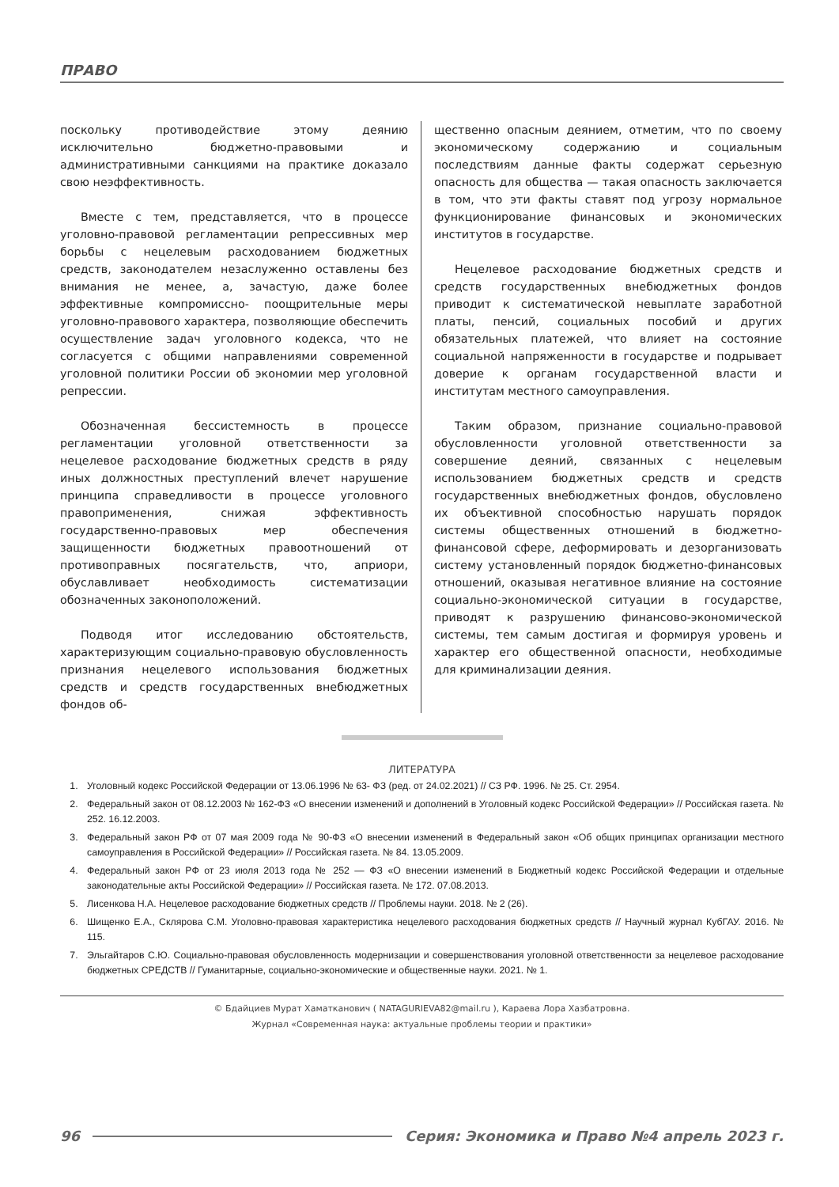ПРАВО
поскольку противодействие этому деянию исключительно бюджетно-правовыми и административными санкциями на практике доказало свою неэффективность.
Вместе с тем, представляется, что в процессе уголовно-правовой регламентации репрессивных мер борьбы с нецелевым расходованием бюджетных средств, законодателем незаслуженно оставлены без внимания не менее, а, зачастую, даже более эффективные компромиссно- поощрительные меры уголовно-правового характера, позволяющие обеспечить осуществление задач уголовного кодекса, что не согласуется с общими направлениями современной уголовной политики России об экономии мер уголовной репрессии.
Обозначенная бессистемность в процессе регламентации уголовной ответственности за нецелевое расходование бюджетных средств в ряду иных должностных преступлений влечет нарушение принципа справедливости в процессе уголовного правоприменения, снижая эффективность государственно-правовых мер обеспечения защищенности бюджетных правоотношений от противоправных посягательств, что, априори, обуславливает необходимость систематизации обозначенных законоположений.
Подводя итог исследованию обстоятельств, характеризующим социально-правовую обусловленность признания нецелевого использования бюджетных средств и средств государственных внебюджетных фондов об-
щественно опасным деянием, отметим, что по своему экономическому содержанию и социальным последствиям данные факты содержат серьезную опасность для общества — такая опасность заключается в том, что эти факты ставят под угрозу нормальное функционирование финансовых и экономических институтов в государстве.
Нецелевое расходование бюджетных средств и средств государственных внебюджетных фондов приводит к систематической невыплате заработной платы, пенсий, социальных пособий и других обязательных платежей, что влияет на состояние социальной напряженности в государстве и подрывает доверие к органам государственной власти и институтам местного самоуправления.
Таким образом, признание социально-правовой обусловленности уголовной ответственности за совершение деяний, связанных с нецелевым использованием бюджетных средств и средств государственных внебюджетных фондов, обусловлено их объективной способностью нарушать порядок системы общественных отношений в бюджетно-финансовой сфере, деформировать и дезорганизовать систему установленный порядок бюджетно-финансовых отношений, оказывая негативное влияние на состояние социально-экономической ситуации в государстве, приводят к разрушению финансово-экономической системы, тем самым достигая и формируя уровень и характер его общественной опасности, необходимые для криминализации деяния.
ЛИТЕРАТУРА
1. Уголовный кодекс Российской Федерации от 13.06.1996 № 63- ФЗ (ред. от 24.02.2021) // СЗ РФ. 1996. № 25. Ст. 2954.
2. Федеральный закон от 08.12.2003 № 162-ФЗ «О внесении изменений и дополнений в Уголовный кодекс Российской Федерации» // Российская газета. № 252. 16.12.2003.
3. Федеральный закон РФ от 07 мая 2009 года № 90-ФЗ «О внесении изменений в Федеральный закон «Об общих принципах организации местного самоуправления в Российской Федерации» // Российская газета. № 84. 13.05.2009.
4. Федеральный закон РФ от 23 июля 2013 года № 252 — ФЗ «О внесении изменений в Бюджетный кодекс Российской Федерации и отдельные законодательные акты Российской Федерации» // Российская газета. № 172. 07.08.2013.
5. Лисенкова Н.А. Нецелевое расходование бюджетных средств // Проблемы науки. 2018. № 2 (26).
6. Шищенко Е.А., Склярова С.М. Уголовно-правовая характеристика нецелевого расходования бюджетных средств // Научный журнал КубГАУ. 2016. № 115.
7. Эльгайтаров С.Ю. Социально-правовая обусловленность модернизации и совершенствования уголовной ответственности за нецелевое расходование бюджетных СРЕДСТВ // Гуманитарные, социально-экономические и общественные науки. 2021. № 1.
© Бдайциев Мурат Хаматканович ( NATAGURIEVA82@mail.ru ), Караева Лора Хазбатровна.
Журнал «Современная наука: актуальные проблемы теории и практики»
96 Серия: Экономика и Право №4 апрель 2023 г.